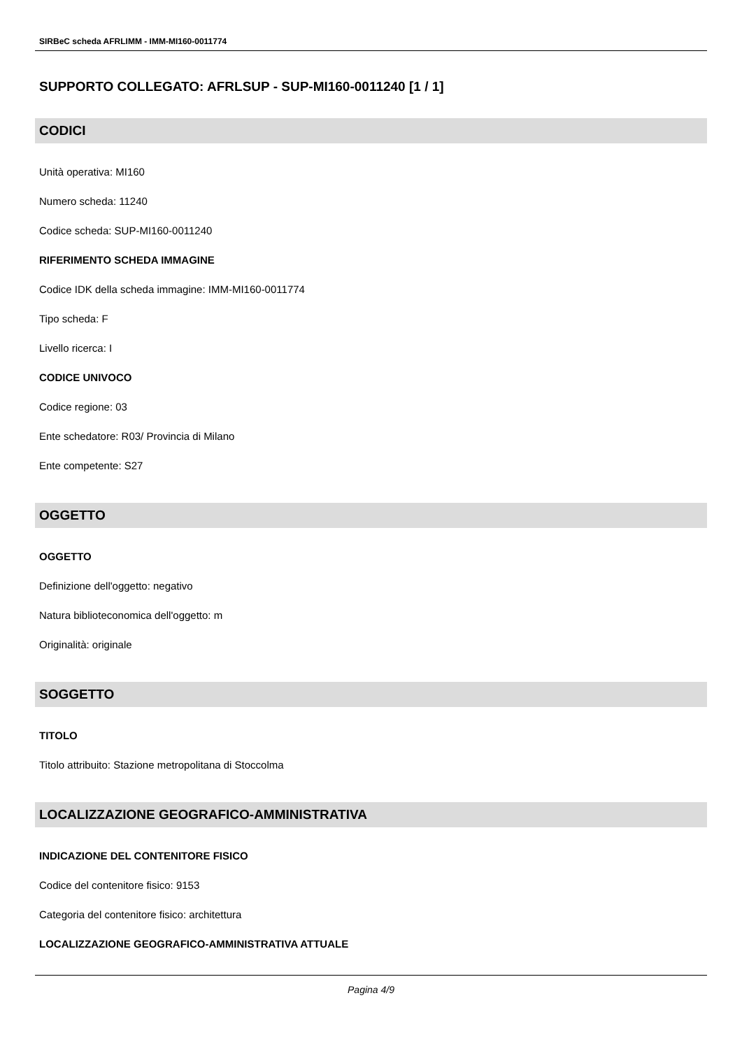SIRBeC scheda AFRLIMM - IMM-MI160-0011774
SUPPORTO COLLEGATO: AFRLSUP - SUP-MI160-0011240 [1 / 1]
CODICI
Unità operativa: MI160
Numero scheda: 11240
Codice scheda: SUP-MI160-0011240
RIFERIMENTO SCHEDA IMMAGINE
Codice IDK della scheda immagine: IMM-MI160-0011774
Tipo scheda: F
Livello ricerca: I
CODICE UNIVOCO
Codice regione: 03
Ente schedatore: R03/ Provincia di Milano
Ente competente: S27
OGGETTO
OGGETTO
Definizione dell'oggetto: negativo
Natura biblioteconomica dell'oggetto: m
Originalità: originale
SOGGETTO
TITOLO
Titolo attribuito: Stazione metropolitana di Stoccolma
LOCALIZZAZIONE GEOGRAFICO-AMMINISTRATIVA
INDICAZIONE DEL CONTENITORE FISICO
Codice del contenitore fisico: 9153
Categoria del contenitore fisico: architettura
LOCALIZZAZIONE GEOGRAFICO-AMMINISTRATIVA ATTUALE
Pagina 4/9